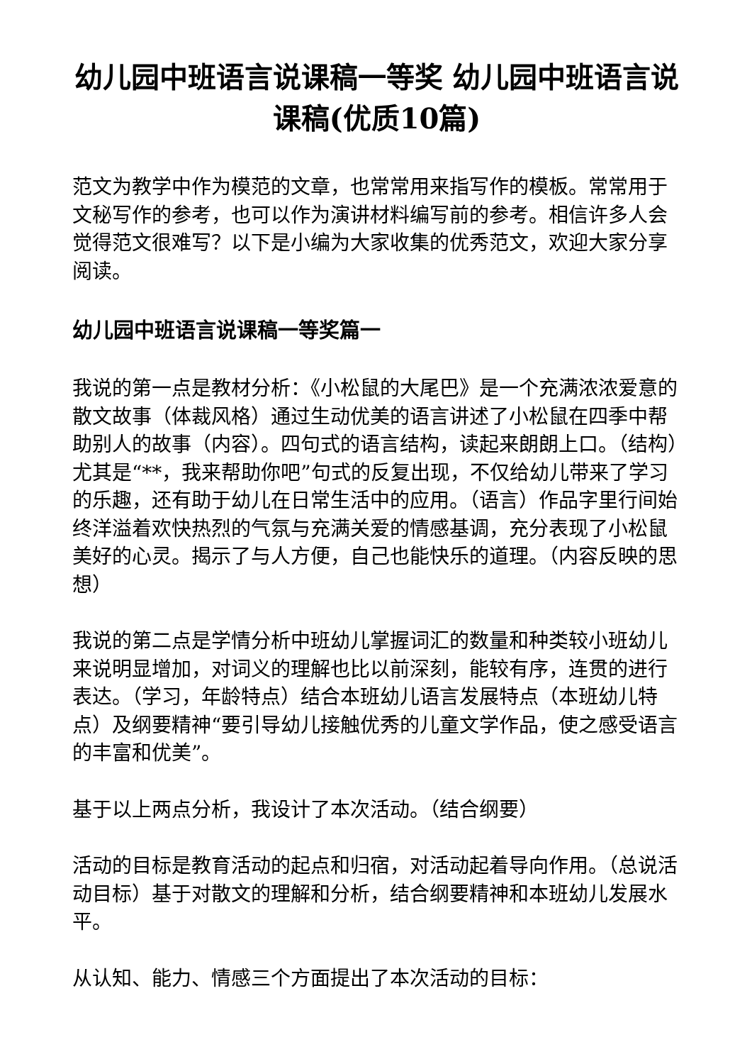幼儿园中班语言说课稿一等奖 幼儿园中班语言说课稿(优质10篇)
范文为教学中作为模范的文章，也常常用来指写作的模板。常常用于文秘写作的参考，也可以作为演讲材料编写前的参考。相信许多人会觉得范文很难写？以下是小编为大家收集的优秀范文，欢迎大家分享阅读。
幼儿园中班语言说课稿一等奖篇一
我说的第一点是教材分析：《小松鼠的大尾巴》是一个充满浓浓爱意的散文故事（体裁风格）通过生动优美的语言讲述了小松鼠在四季中帮助别人的故事（内容）。四句式的语言结构，读起来朗朗上口。（结构）尤其是“**，我来帮助你吧”句式的反复出现，不仅给幼儿带来了学习的乐趣，还有助于幼儿在日常生活中的应用。（语言）作品字里行间始终洋溢着欢快热烈的气氛与充满关爱的情感基调，充分表现了小松鼠美好的心灵。揭示了与人方便，自己也能快乐的道理。（内容反映的思想）
我说的第二点是学情分析中班幼儿掌握词汇的数量和种类较小班幼儿来说明显增加，对词义的理解也比以前深刻，能较有序，连贯的进行表达。（学习，年龄特点）结合本班幼儿语言发展特点（本班幼儿特点）及纲要精神“要引导幼儿接触优秀的儿童文学作品，使之感受语言的丰富和优美”。
基于以上两点分析，我设计了本次活动。（结合纲要）
活动的目标是教育活动的起点和归宿，对活动起着导向作用。（总说活动目标）基于对散文的理解和分析，结合纲要精神和本班幼儿发展水平。
从认知、能力、情感三个方面提出了本次活动的目标：